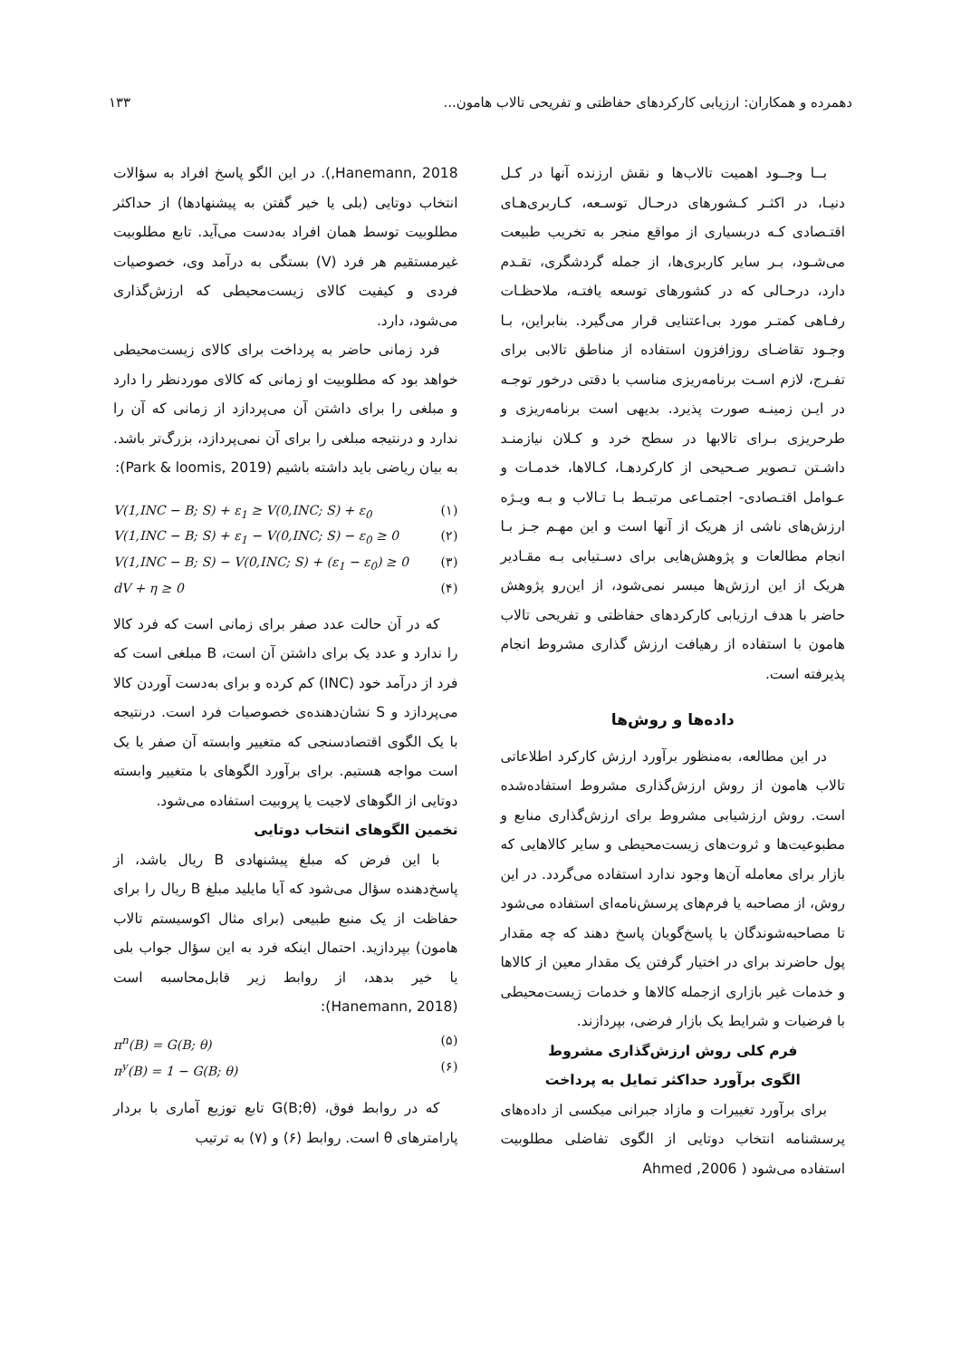دهمرده و همکاران: ارزیابی کارکردهای حفاظتی و تفریحی تالاب هامون... ۱۳۳
بــا وجــود اهمیت تالاب‌ها و نقش ارزنده آنها در کـل دنیـا، در اکثـر کـشورهای درحـال توسـعه، کـاربری‌هـای اقتـصادی کـه دربسیاری از مواقع منجر به تخریب طبیعت می‌شـود، بـر سایر کاربری‌ها، از جمله گردشگری، تقـدم دارد، درحـالی که در کشورهای توسعه یافتـه، ملاحظـات رفـاهی کمتـر مورد بی‌اعتنایی قرار می‌گیرد. بنابراین، بـا وجـود تقاضـای روزافزون استفاده از مناطق تالابی برای تفـرج، لازم اسـت برنامه‌ریزی مناسب با دقتی درخور توجـه در ایـن زمینـه صورت پذیرد. بدیهی است برنامه‌ریزی و طرحریزی بـرای تالابها در سطح خرد و کـلان نیازمنـد داشـتن تـصویر صـحیحی از کارکردهـا، کـالاها، خدمـات و عـوامل اقتـصادی- اجتمـاعی مرتبـط بـا تـالاب و بـه ویـژه ارزش‌های ناشی از هریک از آنها است و این مهـم جـز بـا انجام مطالعات و پژوهش‌هایی برای دسـتیابی بـه مقـادیر هریک از این ارزش‌ها میسر نمی‌شود، از این‌رو پژوهش حاضر با هدف ارزیابی کارکردهای حفاظتی و تفریحی تالاب هامون با استفاده از رهیافت ارزش گذاری مشروط انجام پذیرفته است.
داده‌ها و روش‌ها
در این مطالعه، به‌منظور برآورد ارزش کارکرد اطلاعاتی تالاب هامون از روش ارزش‌گذاری مشروط استفاده‌شده است. روش ارزشیابی مشروط برای ارزش‌گذاری منابع و مطبوعیت‌ها و ثروت‌های زیست‌محیطی و سایر کالاهایی که بازار برای معامله آن‌ها وجود ندارد استفاده می‌گردد. در این روش، از مصاحبه یا فرم‌های پرسش‌نامه‌ای استفاده می‌شود تا مصاحبه‌شوندگان یا پاسخ‌گویان پاسخ دهند که چه مقدار پول حاضرند برای در اختیار گرفتن یک مقدار معین از کالاها و خدمات غیر بازاری ازجمله کالاها و خدمات زیست‌محیطی با فرضیات و شرایط یک بازار فرضی، بپردازند.
فرم کلی روش ارزش‌گذاری مشروط
الگوی برآورد حداکثر تمایل به پرداخت
برای برآورد تغییرات و مازاد جبرانی میکسی از داده‌های پرسشنامه انتخاب دوتایی از الگوی تفاضلی مطلوبیت استفاده می‌شود ( Ahmed ,2006
Hanemann, 2018,). در این الگو پاسخ افراد به سؤالات انتخاب دوتایی (بلی یا خیر گفتن به پیشنهادها) از حداکثر مطلوبیت توسط همان افراد به‌دست می‌آید. تابع مطلوبیت غیرمستقیم هر فرد (V) بستگی به درآمد وی، خصوصیات فردی و کیفیت کالای زیست‌محیطی که ارزش‌گذاری می‌شود، دارد.
فرد زمانی حاضر به پرداخت برای کالای زیست‌محیطی خواهد بود که مطلوبیت او زمانی که کالای موردنظر را دارد و مبلغی را برای داشتن آن می‌پردازد از زمانی که آن را ندارد و درنتیجه مبلغی را برای آن نمی‌پردازد، بزرگ‌تر باشد. به بیان ریاضی باید داشته باشیم (Park & loomis, 2019):
V(1,INC − B; S) + ε<sub>1</sub> ≥ V(0,INC; S) + ε<sub>0</sub> (۱)
V(1,INC − B; S) + ε<sub>1</sub> − V(0,INC; S) − ε<sub>0</sub> ≥ 0 (۲)
V(1,INC − B; S) − V(0,INC; S) + (ε<sub>1</sub> − ε<sub>0</sub>) ≥ 0 (۳)
dV + η ≥ 0 (۴)
که در آن حالت عدد صفر برای زمانی است که فرد کالا را ندارد و عدد یک برای داشتن آن است، B مبلغی است که فرد از درآمد خود (INC) کم کرده و برای به‌دست آوردن کالا می‌پردازد و S نشان‌دهنده‌ی خصوصیات فرد است. درنتیجه با یک الگوی اقتصادسنجی که متغییر وابسته آن صفر یا یک است مواجه هستیم. برای برآورد الگوهای با متغییر وابسته دوتایی از الگوهای لاجیت یا پروبیت استفاده می‌شود.
تخمین الگوهای انتخاب دوتایی
با این فرض که مبلغ پیشنهادی B ریال باشد، از پاسخ‌دهنده سؤال می‌شود که آیا مایلید مبلغ B ریال را برای حفاظت از یک منبع طبیعی (برای مثال اکوسیستم تالاب هامون) بپردازید. احتمال اینکه فرد به این سؤال جواب بلی یا خیر بدهد، از روابط زیر قابل‌محاسبه است (Hanemann, 2018):
π<sup>n</sup>(B) = G(B; θ) (۵)
π<sup>y</sup>(B) = 1 − G(B; θ) (۶)
که در روابط فوق، G(B;θ) تابع توزیع آماری با بردار پارامترهای θ است. روابط (۶) و (۷) به ترتیب